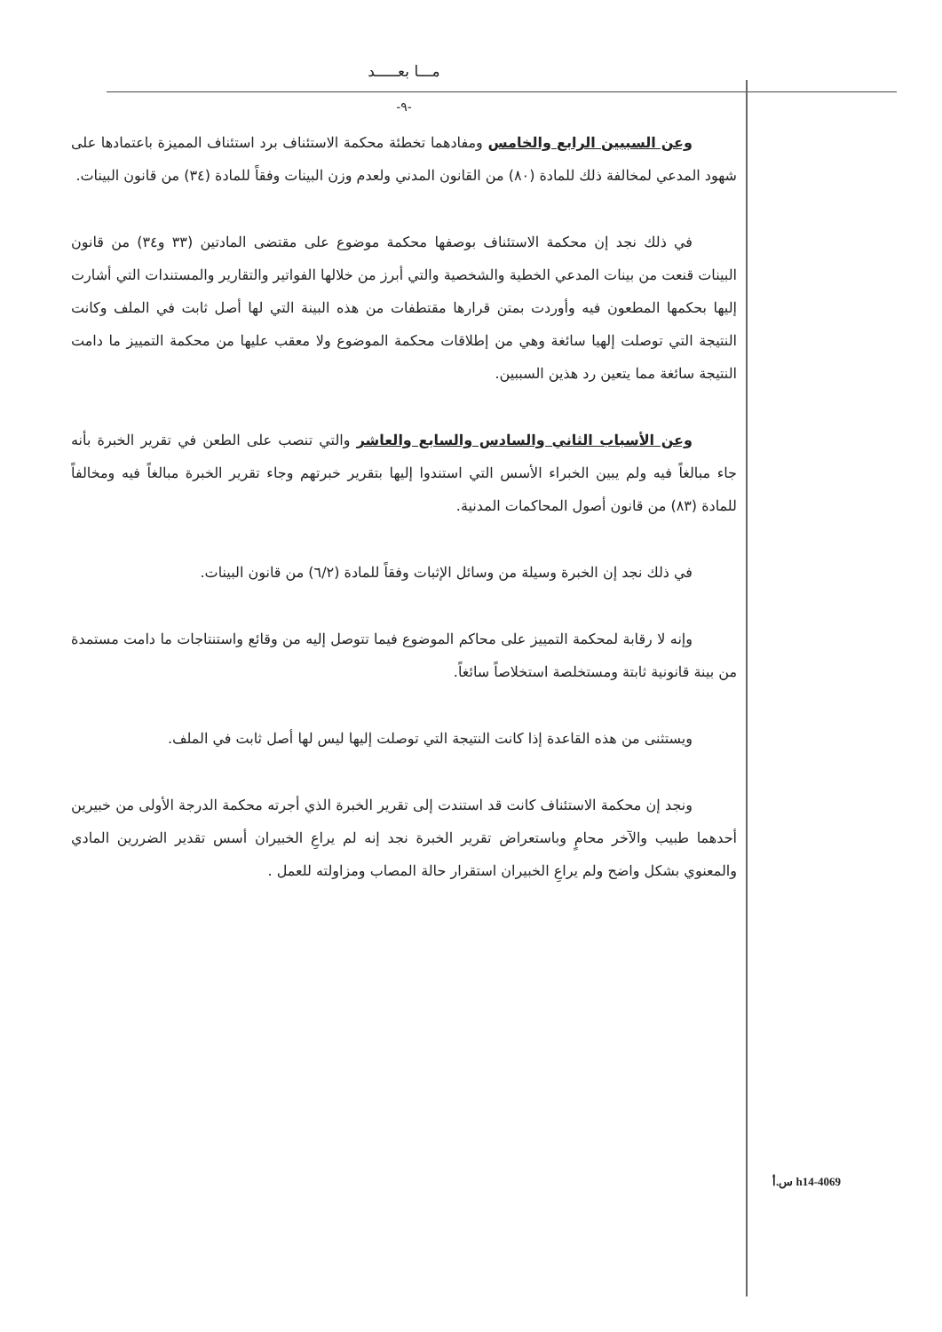مـــا بعـــــد
-٩-
وعن السببين الرابع والخامس ومفادهما تخطئة محكمة الاستئناف برد استئناف المميزة باعتمادها على شهود المدعي لمخالفة ذلك للمادة (٨٠) من القانون المدني ولعدم وزن البينات وفقاً للمادة (٣٤) من قانون البينات.
في ذلك نجد إن محكمة الاستئناف بوصفها محكمة موضوع على مقتضى المادتين (٣٣ و٣٤) من قانون البينات قنعت من بينات المدعي الخطية والشخصية والتي أبرز من خلالها الفواتير والتقارير والمستندات التي أشارت إليها بحكمها المطعون فيه وأوردت بمتن قرارها مقتطفات من هذه البينة التي لها أصل ثابت في الملف وكانت النتيجة التي توصلت إلهيا سائغة وهي من إطلاقات محكمة الموضوع ولا معقب عليها من محكمة التمييز ما دامت النتيجة سائغة مما يتعين رد هذين السببين.
وعن الأسباب الثاني والسادس والسابع والعاشر والتي تنصب على الطعن في تقرير الخبرة بأنه جاء مبالغاً فيه ولم يبين الخبراء الأسس التي استندوا إليها بتقرير خبرتهم وجاء تقرير الخبرة مبالغاً فيه ومخالفاً للمادة (٨٣) من قانون أصول المحاكمات المدنية.
في ذلك نجد إن الخبرة وسيلة من وسائل الإثبات وفقاً للمادة (٦/٢) من قانون البينات.
وإنه لا رقابة لمحكمة التمييز على محاكم الموضوع فيما تتوصل إليه من وقائع واستنتاجات ما دامت مستمدة من بينة قانونية ثابتة ومستخلصة استخلاصاً سائغاً.
ويستثنى من هذه القاعدة إذا كانت النتيجة التي توصلت إليها ليس لها أصل ثابت في الملف.
ونجد إن محكمة الاستئناف كانت قد استندت إلى تقرير الخبرة الذي أجرته محكمة الدرجة الأولى من خبيرين أحدهما طبيب والآخر محامٍ وباستعراض تقرير الخبرة نجد إنه لم يراعِ الخبيران أسس تقدير الضررين المادي والمعنوي بشكل واضح ولم يراعِ الخبيران استقرار حالة المصاب ومزاولته للعمل .
h14-4069 س.أ